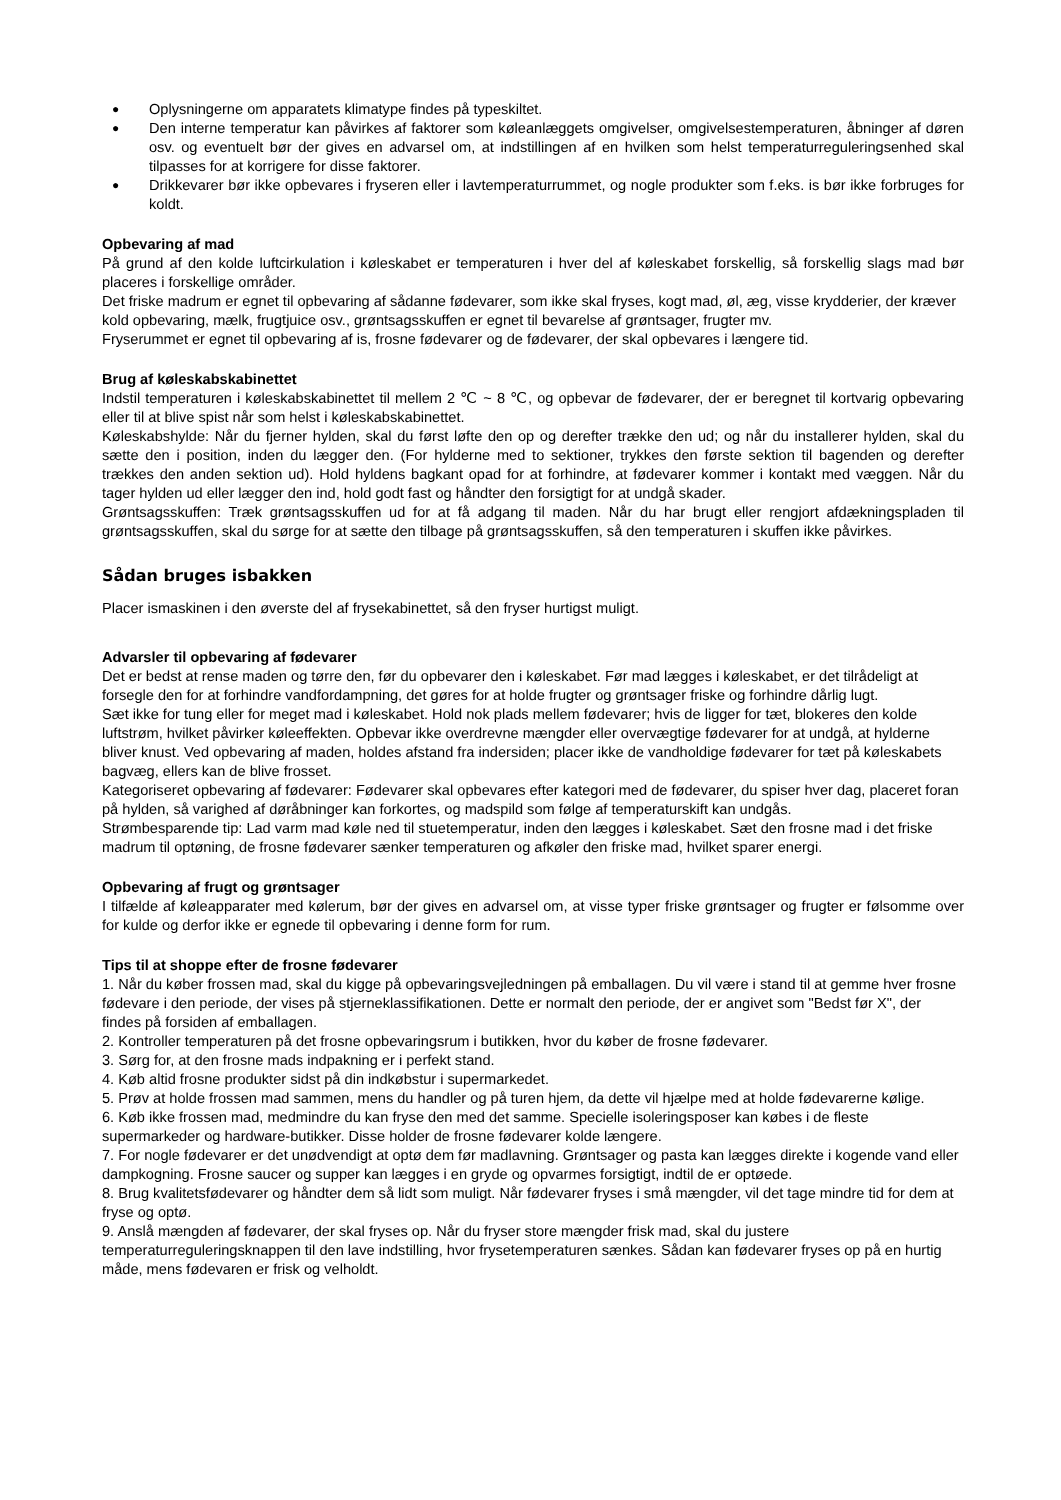● Oplysningerne om apparatets klimatype findes på typeskiltet.
● Den interne temperatur kan påvirkes af faktorer som køleanlæggets omgivelser, omgivelsestemperaturen, åbninger af døren osv. og eventuelt bør der gives en advarsel om, at indstillingen af en hvilken som helst temperaturreguleringsenhed skal tilpasses for at korrigere for disse faktorer.
● Drikkevarer bør ikke opbevares i fryseren eller i lavtemperaturrummet, og nogle produkter som f.eks. is bør ikke forbruges for koldt.
Opbevaring af mad
På grund af den kolde luftcirkulation i køleskabet er temperaturen i hver del af køleskabet forskellig, så forskellig slags mad bør placeres i forskellige områder.
Det friske madrum er egnet til opbevaring af sådanne fødevarer, som ikke skal fryses, kogt mad, øl, æg, visse krydderier, der kræver kold opbevaring, mælk, frugtjuice osv., grøntsagsskuffen er egnet til bevarelse af grøntsager, frugter mv.
Fryserummet er egnet til opbevaring af is, frosne fødevarer og de fødevarer, der skal opbevares i længere tid.
Brug af køleskabskabinettet
Indstil temperaturen i køleskabskabinettet til mellem 2 ℃ ~ 8 ℃, og opbevar de fødevarer, der er beregnet til kortvarig opbevaring eller til at blive spist når som helst i køleskabskabinettet.
Køleskabshylde: Når du fjerner hylden, skal du først løfte den op og derefter trække den ud; og når du installerer hylden, skal du sætte den i position, inden du lægger den. (For hylderne med to sektioner, trykkes den første sektion til bagenden og derefter trækkes den anden sektion ud). Hold hyldens bagkant opad for at forhindre, at fødevarer kommer i kontakt med væggen. Når du tager hylden ud eller lægger den ind, hold godt fast og håndter den forsigtigt for at undgå skader.
Grøntsagsskuffen: Træk grøntsagsskuffen ud for at få adgang til maden. Når du har brugt eller rengjort afdækningspladen til grøntsagsskuffen, skal du sørge for at sætte den tilbage på grøntsagsskuffen, så den temperaturen i skuffen ikke påvirkes.
Sådan bruges isbakken
Placer ismaskinen i den øverste del af frysekabinettet, så den fryser hurtigst muligt.
Advarsler til opbevaring af fødevarer
Det er bedst at rense maden og tørre den, før du opbevarer den i køleskabet. Før mad lægges i køleskabet, er det tilrådeligt at forsegle den for at forhindre vandfordampning, det gøres for at holde frugter og grøntsager friske og forhindre dårlig lugt.
Sæt ikke for tung eller for meget mad i køleskabet. Hold nok plads mellem fødevarer; hvis de ligger for tæt, blokeres den kolde luftstrøm, hvilket påvirker køleeffekten. Opbevar ikke overdrevne mængder eller overvægtige fødevarer for at undgå, at hylderne bliver knust. Ved opbevaring af maden, holdes afstand fra indersiden; placer ikke de vandholdige fødevarer for tæt på køleskabets bagvæg, ellers kan de blive frosset.
Kategoriseret opbevaring af fødevarer: Fødevarer skal opbevares efter kategori med de fødevarer, du spiser hver dag, placeret foran på hylden, så varighed af døråbninger kan forkortes, og madspild som følge af temperaturskift kan undgås.
Strømbesparende tip: Lad varm mad køle ned til stuetemperatur, inden den lægges i køleskabet. Sæt den frosne mad i det friske madrum til optøning, de frosne fødevarer sænker temperaturen og afkøler den friske mad, hvilket sparer energi.
Opbevaring af frugt og grøntsager
I tilfælde af køleapparater med kølerum, bør der gives en advarsel om, at visse typer friske grøntsager og frugter er følsomme over for kulde og derfor ikke er egnede til opbevaring i denne form for rum.
Tips til at shoppe efter de frosne fødevarer
1. Når du køber frossen mad, skal du kigge på opbevaringsvejledningen på emballagen. Du vil være i stand til at gemme hver frosne fødevare i den periode, der vises på stjerneklassifikationen. Dette er normalt den periode, der er angivet som "Bedst før X", der findes på forsiden af emballagen.
2. Kontroller temperaturen på det frosne opbevaringsrum i butikken, hvor du køber de frosne fødevarer.
3. Sørg for, at den frosne mads indpakning er i perfekt stand.
4. Køb altid frosne produkter sidst på din indkøbstur i supermarkedet.
5. Prøv at holde frossen mad sammen, mens du handler og på turen hjem, da dette vil hjælpe med at holde fødevarerne kølige.
6. Køb ikke frossen mad, medmindre du kan fryse den med det samme. Specielle isoleringsposer kan købes i de fleste supermarkeder og hardware-butikker. Disse holder de frosne fødevarer kolde længere.
7. For nogle fødevarer er det unødvendigt at optø dem før madlavning. Grøntsager og pasta kan lægges direkte i kogende vand eller dampkogning. Frosne saucer og supper kan lægges i en gryde og opvarmes forsigtigt, indtil de er optøede.
8. Brug kvalitetsfødevarer og håndter dem så lidt som muligt. Når fødevarer fryses i små mængder, vil det tage mindre tid for dem at fryse og optø.
9. Anslå mængden af fødevarer, der skal fryses op. Når du fryser store mængder frisk mad, skal du justere temperaturreguleringsknappen til den lave indstilling, hvor frysetemperaturen sænkes. Sådan kan fødevarer fryses op på en hurtig måde, mens fødevaren er frisk og velholdt.